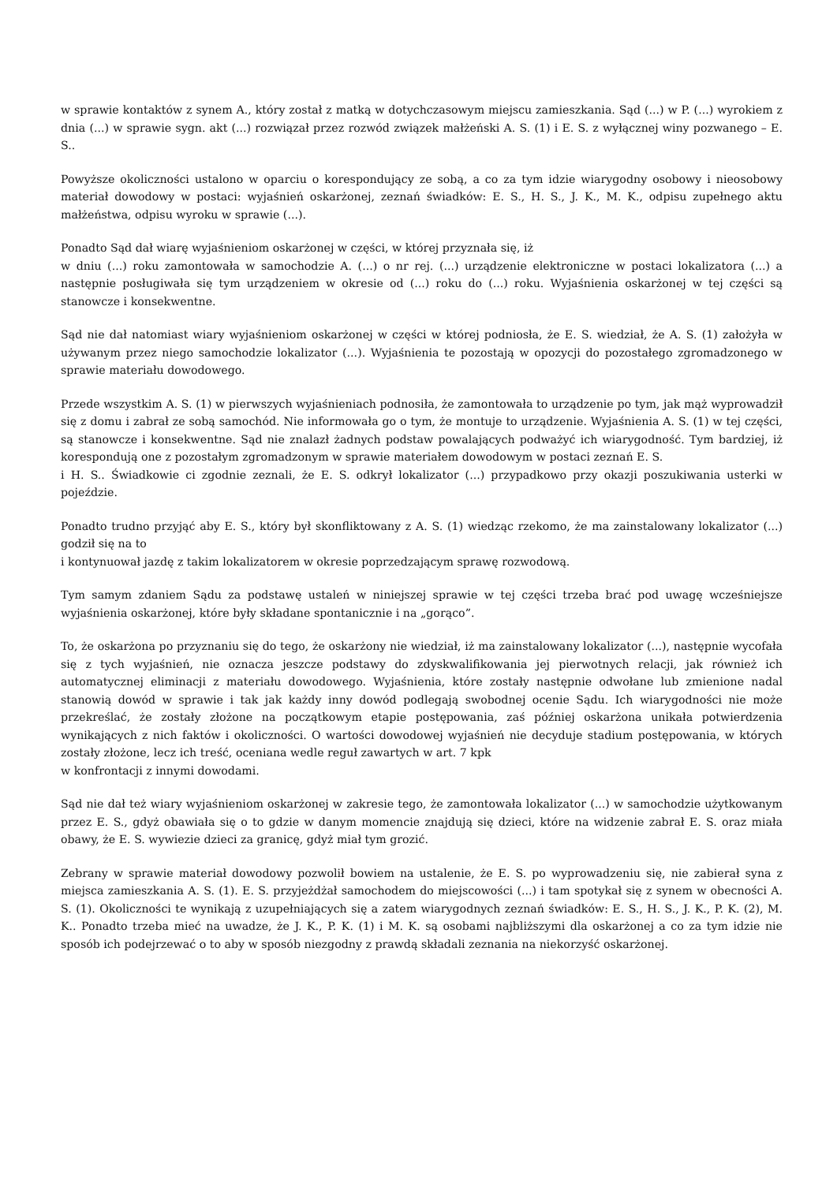w sprawie kontaktów z synem A., który został z matką w dotychczasowym miejscu zamieszkania. Sąd (...) w P. (...) wyrokiem z dnia (...) w sprawie sygn. akt (...) rozwiązał przez rozwód związek małżeński A. S. (1) i E. S. z wyłącznej winy pozwanego – E. S..
Powyższe okoliczności ustalono w oparciu o korespondujący ze sobą, a co za tym idzie wiarygodny osobowy i nieosobowy materiał dowodowy w postaci: wyjaśnień oskarżonej, zeznań świadków: E. S., H. S., J. K., M. K., odpisu zupełnego aktu małżeństwa, odpisu wyroku w sprawie (...).
Ponadto Sąd dał wiarę wyjaśnieniom oskarżonej w części, w której przyznała się, iż
w dniu (...) roku zamontowała w samochodzie A. (...) o nr rej. (...) urządzenie elektroniczne w postaci lokalizatora (...) a następnie posługiwała się tym urządzeniem w okresie od (...) roku do (...) roku. Wyjaśnienia oskarżonej w tej części są stanowcze i konsekwentne.
Sąd nie dał natomiast wiary wyjaśnieniom oskarżonej w części w której podniosła, że E. S. wiedział, że A. S. (1) założyła w używanym przez niego samochodzie lokalizator (...). Wyjaśnienia te pozostają w opozycji do pozostałego zgromadzonego w sprawie materiału dowodowego.
Przede wszystkim A. S. (1) w pierwszych wyjaśnieniach podnosiła, że zamontowała to urządzenie po tym, jak mąż wyprowadził się z domu i zabrał ze sobą samochód. Nie informowała go o tym, że montuje to urządzenie. Wyjaśnienia A. S. (1) w tej części, są stanowcze i konsekwentne. Sąd nie znalazł żadnych podstaw powalających podważyć ich wiarygodność. Tym bardziej, iż korespondują one z pozostałym zgromadzonym w sprawie materiałem dowodowym w postaci zeznań E. S.
i H. S.. Świadkowie ci zgodnie zeznali, że E. S. odkrył lokalizator (...) przypadkowo przy okazji poszukiwania usterki w pojeździe.
Ponadto trudno przyjąć aby E. S., który był skonfliktowany z A. S. (1) wiedząc rzekomo, że ma zainstalowany lokalizator (...) godził się na to
i kontynuował jazdę z takim lokalizatorem w okresie poprzedzającym sprawę rozwodową.
Tym samym zdaniem Sądu za podstawę ustaleń w niniejszej sprawie w tej części trzeba brać pod uwagę wcześniejsze wyjaśnienia oskarżonej, które były składane spontanicznie i na „gorąco”.
To, że oskarżona po przyznaniu się do tego, że oskarżony nie wiedział, iż ma zainstalowany lokalizator (...), następnie wycofała się z tych wyjaśnień, nie oznacza jeszcze podstawy do zdyskwalifikowania jej pierwotnych relacji, jak również ich automatycznej eliminacji z materiału dowodowego. Wyjaśnienia, które zostały następnie odwołane lub zmienione nadal stanowią dowód w sprawie i tak jak każdy inny dowód podlegają swobodnej ocenie Sądu. Ich wiarygodności nie może przekreślać, że zostały złożone na początkowym etapie postępowania, zaś później oskarżona unikała potwierdzenia wynikających z nich faktów i okoliczności. O wartości dowodowej wyjaśnień nie decyduje stadium postępowania, w których zostały złożone, lecz ich treść, oceniana wedle reguł zawartych w art. 7 kpk
w konfrontacji z innymi dowodami.
Sąd nie dał też wiary wyjaśnieniom oskarżonej w zakresie tego, że zamontowała lokalizator (...) w samochodzie użytkowanym przez E. S., gdyż obawiała się o to gdzie w danym momencie znajdują się dzieci, które na widzenie zabrał E. S. oraz miała obawy, że E. S. wywiezie dzieci za granicę, gdyż miał tym grozić.
Zebrany w sprawie materiał dowodowy pozwolił bowiem na ustalenie, że E. S. po wyprowadzeniu się, nie zabierał syna z miejsca zamieszkania A. S. (1). E. S. przyjeżdżał samochodem do miejscowości (...) i tam spotykał się z synem w obecności A. S. (1). Okoliczności te wynikają z uzupełniających się a zatem wiarygodnych zeznań świadków: E. S., H. S., J. K., P. K. (2), M. K.. Ponadto trzeba mieć na uwadze, że J. K., P. K. (1) i M. K. są osobami najbliższymi dla oskarżonej a co za tym idzie nie sposób ich podejrzewać o to aby w sposób niezgodny z prawdą składali zeznania na niekorzyść oskarżonej.